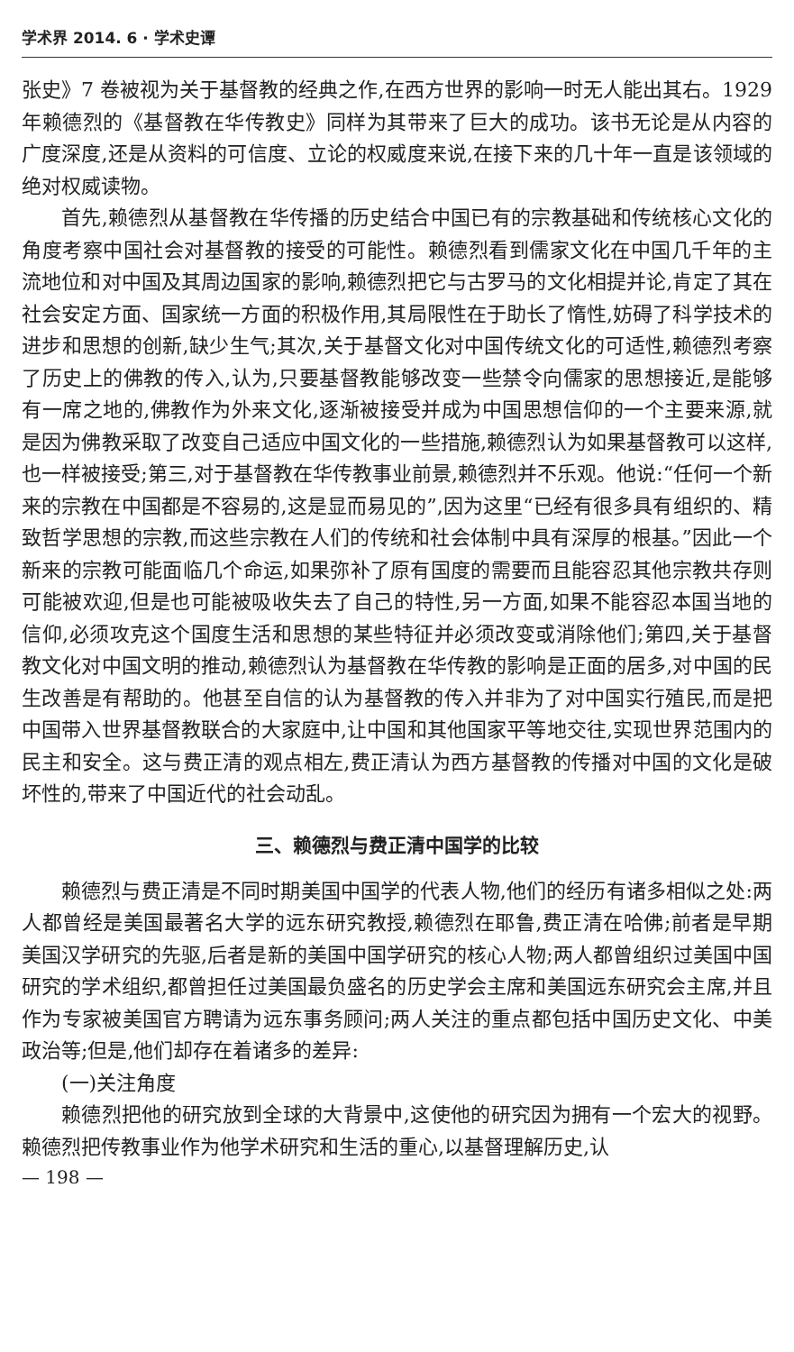学术界 2014. 6 · 学术史谭
张史》7 卷被视为关于基督教的经典之作,在西方世界的影响一时无人能出其右。1929 年赖德烈的《基督教在华传教史》同样为其带来了巨大的成功。该书无论是从内容的广度深度,还是从资料的可信度、立论的权威度来说,在接下来的几十年一直是该领域的绝对权威读物。
首先,赖德烈从基督教在华传播的历史结合中国已有的宗教基础和传统核心文化的角度考察中国社会对基督教的接受的可能性。赖德烈看到儒家文化在中国几千年的主流地位和对中国及其周边国家的影响,赖德烈把它与古罗马的文化相提并论,肯定了其在社会安定方面、国家统一方面的积极作用,其局限性在于助长了惰性,妨碍了科学技术的进步和思想的创新,缺少生气;其次,关于基督文化对中国传统文化的可适性,赖德烈考察了历史上的佛教的传入,认为,只要基督教能够改变一些禁令向儒家的思想接近,是能够有一席之地的,佛教作为外来文化,逐渐被接受并成为中国思想信仰的一个主要来源,就是因为佛教采取了改变自己适应中国文化的一些措施,赖德烈认为如果基督教可以这样,也一样被接受;第三,对于基督教在华传教事业前景,赖德烈并不乐观。他说:“任何一个新来的宗教在中国都是不容易的,这是显而易见的”,因为这里“已经有很多具有组织的、精致哲学思想的宗教,而这些宗教在人们的传统和社会体制中具有深厚的根基。”因此一个新来的宗教可能面临几个命运,如果弥补了原有国度的需要而且能容忍其他宗教共存则可能被欢迎,但是也可能被吸收失去了自己的特性,另一方面,如果不能容忍本国当地的信仰,必须攻克这个国度生活和思想的某些特征并必须改变或消除他们;第四,关于基督教文化对中国文明的推动,赖德烈认为基督教在华传教的影响是正面的居多,对中国的民生改善是有帮助的。他甚至自信的认为基督教的传入并非为了对中国实行殖民,而是把中国带入世界基督教联合的大家庭中,让中国和其他国家平等地交往,实现世界范围内的民主和安全。这与费正清的观点相左,费正清认为西方基督教的传播对中国的文化是破坏性的,带来了中国近代的社会动乱。
三、赖德烈与费正清中国学的比较
赖德烈与费正清是不同时期美国中国学的代表人物,他们的经历有诸多相似之处:两人都曾经是美国最著名大学的远东研究教授,赖德烈在耶鲁,费正清在哈佛;前者是早期美国汉学研究的先驱,后者是新的美国中国学研究的核心人物;两人都曾组织过美国中国研究的学术组织,都曾担任过美国最负盛名的历史学会主席和美国远东研究会主席,并且作为专家被美国官方聘请为远东事务顾问;两人关注的重点都包括中国历史文化、中美政治等;但是,他们却存在着诸多的差异:
(一)关注角度
赖德烈把他的研究放到全球的大背景中,这使他的研究因为拥有一个宏大的视野。赖德烈把传教事业作为他学术研究和生活的重心,以基督理解历史,认
— 198 —